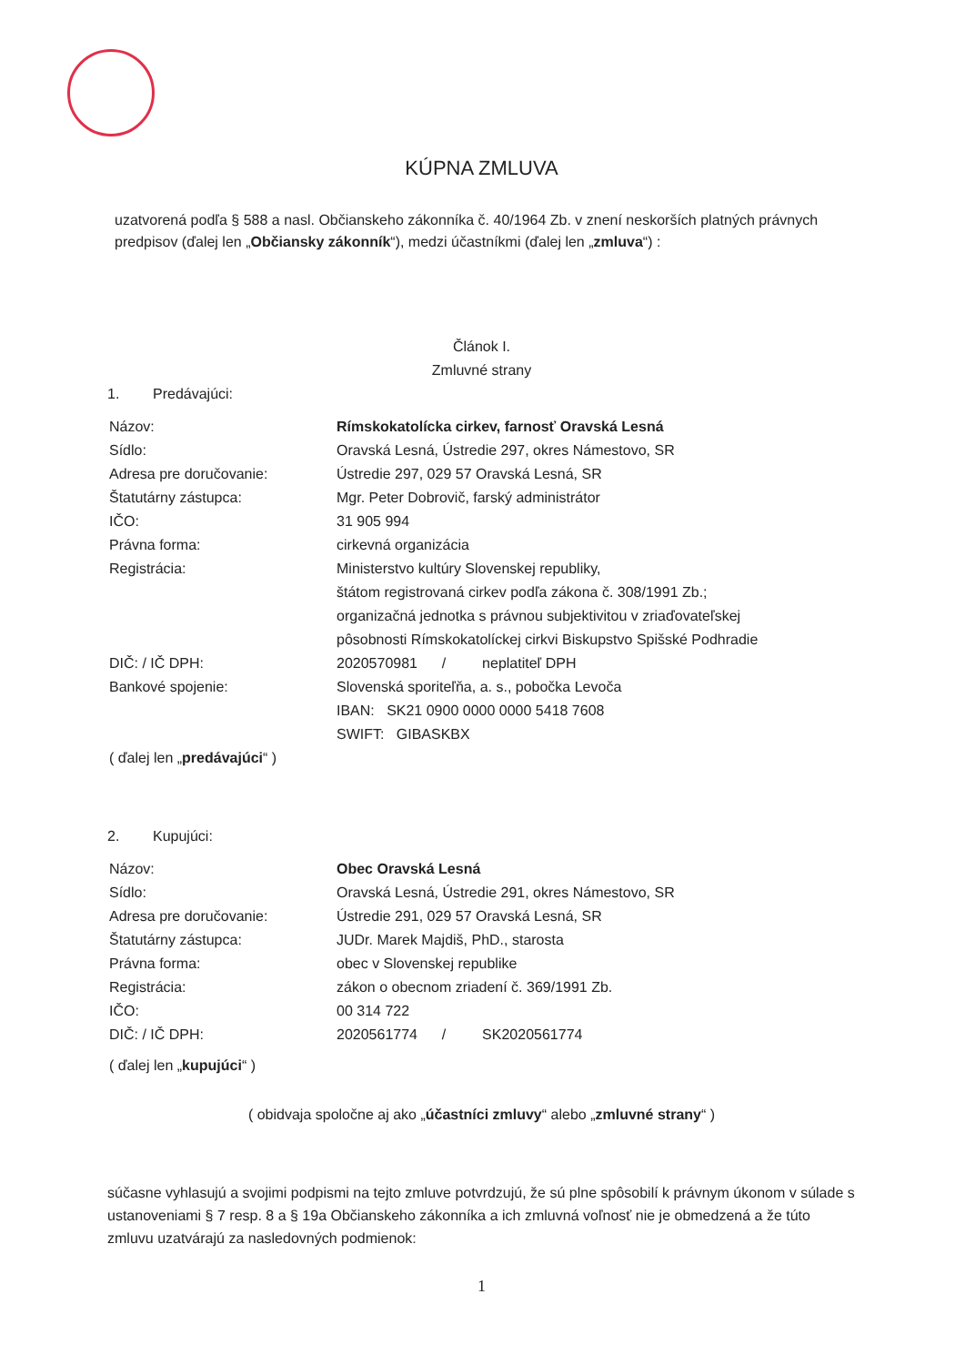KÚPNA ZMLUVA
uzatvorená podľa § 588 a nasl. Občianskeho zákonníka č. 40/1964 Zb. v znení neskorších platných právnych predpisov (ďalej len „Občiansky zákonník“), medzi účastníkmi (ďalej len „zmluva“) :
Článok I.
Zmluvné strany
1. Predávajúci:
| Názov: | Rímskokatolícka cirkev, farnosť Oravská Lesná |
| Sídlo: | Oravská Lesná, Ústredie 297, okres Námestovo, SR |
| Adresa pre doručovanie: | Ústredie 297, 029 57 Oravská Lesná, SR |
| Štatutárny zástupca: | Mgr. Peter Dobrovič, farský administrátor |
| IČO: | 31 905 994 |
| Právna forma: | cirkevná organizácia |
| Registrácia: | Ministerstvo kultúry Slovenskej republiky, štátom registrovaná cirkev podľa zákona č. 308/1991 Zb.; organizačná jednotka s právnou subjektivitou v zriaďovateľskej pôsobnosti Rímskokatolíckej cirkvi Biskupstvo Spišské Podhradie |
| DIČ: / IČ DPH: | 2020570981 / neplatiteľ DPH |
| Bankové spojenie: | Slovenská sporiteľňa, a. s., pobočka Levoča IBAN: SK21 0900 0000 0000 5418 7608 SWIFT: GIBASKBX |
| ( ďalej len „ predávajúci “ ) | |
2. Kupujúci:
| Názov: | Obec Oravská Lesná |
| Sídlo: | Oravská Lesná, Ústredie 291, okres Námestovo, SR |
| Adresa pre doručovanie: | Ústredie 291, 029 57 Oravská Lesná, SR |
| Štatutárny zástupca: | JUDr. Marek Majdiš, PhD., starosta |
| Právna forma: | obec v Slovenskej republike |
| Registrácia: | zákon o obecnom zriadení č. 369/1991 Zb. |
| IČO: | 00 314 722 |
| DIČ: / IČ DPH: | 2020561774 / SK2020561774 |
| ( ďalej len „ kupujúci “ ) | |
( obidvaja spoločne aj ako „účastníci zmluvy“ alebo „zmluvné strany“ )
súčasne vyhlasujú a svojimi podpismi na tejto zmluve potvrdzujú, že sú plne spôsobilí k právnym úkonom v súlade s ustanoveniami § 7 resp. 8 a § 19a Občianskeho zákonníka a ich zmluvná voľnosť nie je obmedzená a že túto zmluvu uzatvárajú za nasledovných podmienok:
1